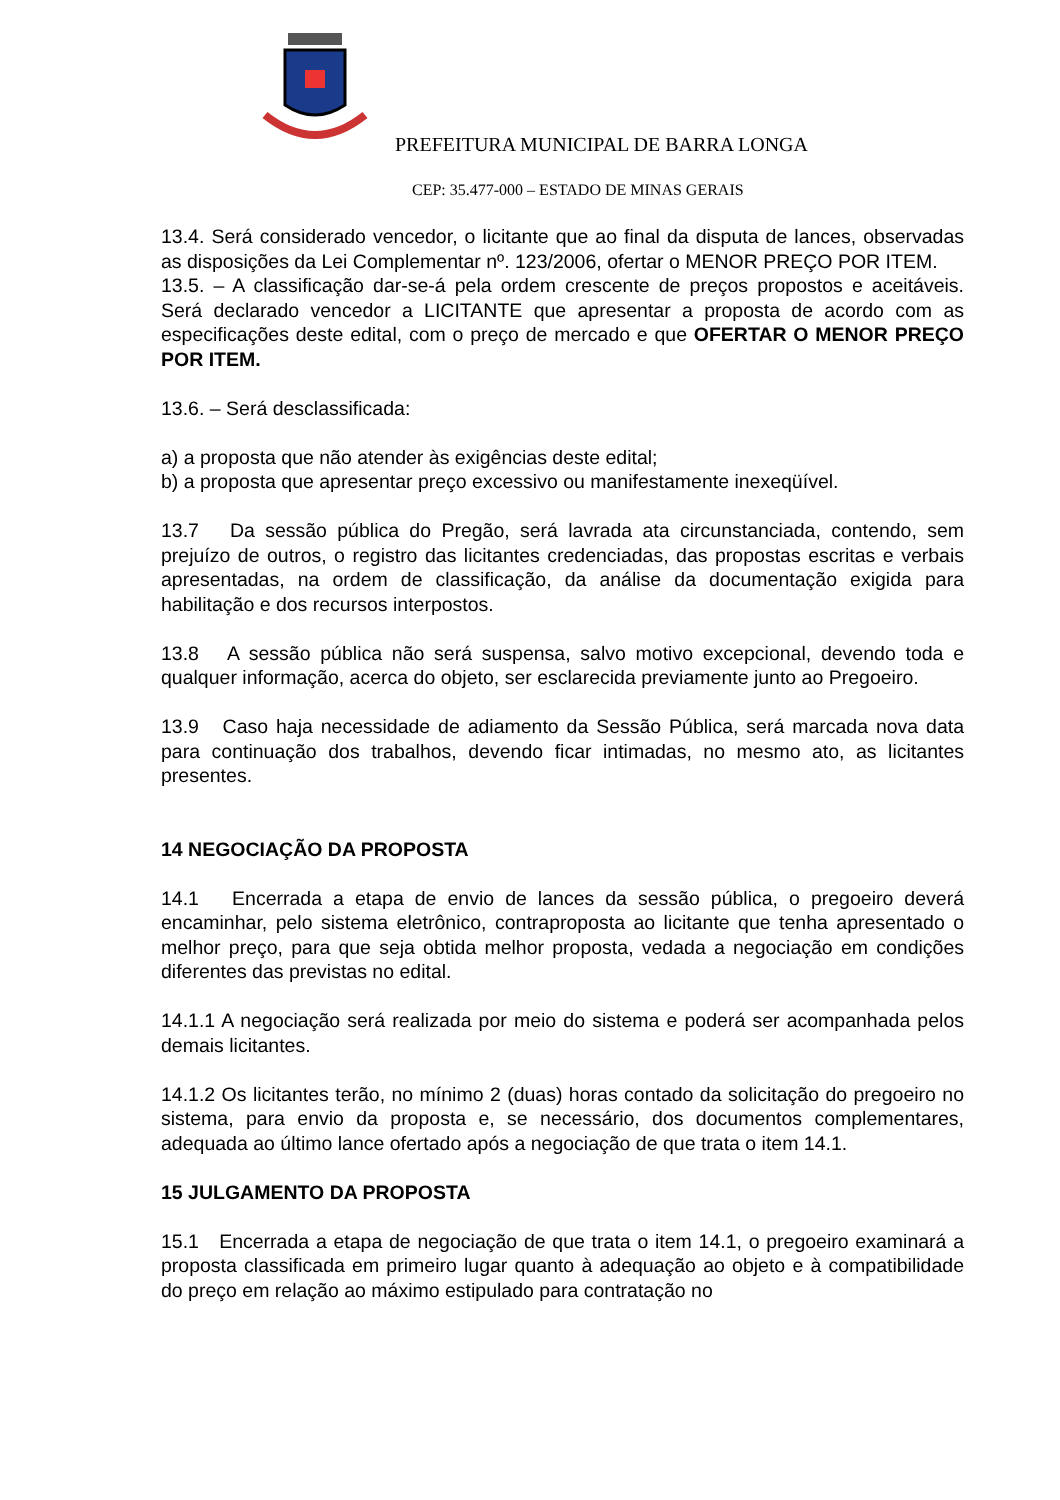PREFEITURA MUNICIPAL DE BARRA LONGA
CEP: 35.477-000 – ESTADO DE MINAS GERAIS
13.4. Será considerado vencedor, o licitante que ao final da disputa de lances, observadas as disposições da Lei Complementar nº. 123/2006, ofertar o MENOR PREÇO POR ITEM.
13.5. – A classificação dar-se-á pela ordem crescente de preços propostos e aceitáveis. Será declarado vencedor a LICITANTE que apresentar a proposta de acordo com as especificações deste edital, com o preço de mercado e que OFERTAR O MENOR PREÇO POR ITEM.
13.6. – Será desclassificada:
a) a proposta que não atender às exigências deste edital;
b) a proposta que apresentar preço excessivo ou manifestamente inexeqüível.
13.7 Da sessão pública do Pregão, será lavrada ata circunstanciada, contendo, sem prejuízo de outros, o registro das licitantes credenciadas, das propostas escritas e verbais apresentadas, na ordem de classificação, da análise da documentação exigida para habilitação e dos recursos interpostos.
13.8 A sessão pública não será suspensa, salvo motivo excepcional, devendo toda e qualquer informação, acerca do objeto, ser esclarecida previamente junto ao Pregoeiro.
13.9 Caso haja necessidade de adiamento da Sessão Pública, será marcada nova data para continuação dos trabalhos, devendo ficar intimadas, no mesmo ato, as licitantes presentes.
14 NEGOCIAÇÃO DA PROPOSTA
14.1 Encerrada a etapa de envio de lances da sessão pública, o pregoeiro deverá encaminhar, pelo sistema eletrônico, contraproposta ao licitante que tenha apresentado o melhor preço, para que seja obtida melhor proposta, vedada a negociação em condições diferentes das previstas no edital.
14.1.1 A negociação será realizada por meio do sistema e poderá ser acompanhada pelos demais licitantes.
14.1.2 Os licitantes terão, no mínimo 2 (duas) horas contado da solicitação do pregoeiro no sistema, para envio da proposta e, se necessário, dos documentos complementares, adequada ao último lance ofertado após a negociação de que trata o item 14.1.
15 JULGAMENTO DA PROPOSTA
15.1 Encerrada a etapa de negociação de que trata o item 14.1, o pregoeiro examinará a proposta classificada em primeiro lugar quanto à adequação ao objeto e à compatibilidade do preço em relação ao máximo estipulado para contratação no